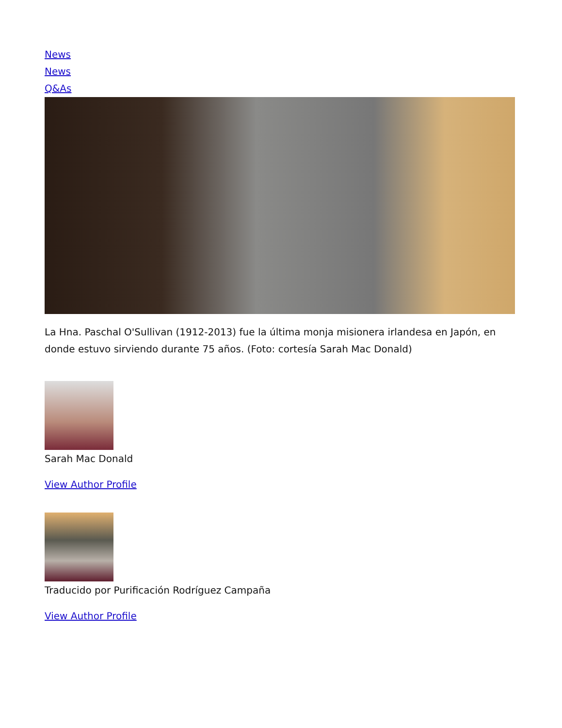News
News
Q&As
La Hna. Paschal O'Sullivan (1912-2013) fue la última monja misionera irlandesa en Japón, en donde estuvo sirviendo durante 75 años. (Foto: cortesía Sarah Mac Donald)
Sarah Mac Donald
View Author Profile
Traducido por Purificación Rodríguez Campaña
View Author Profile